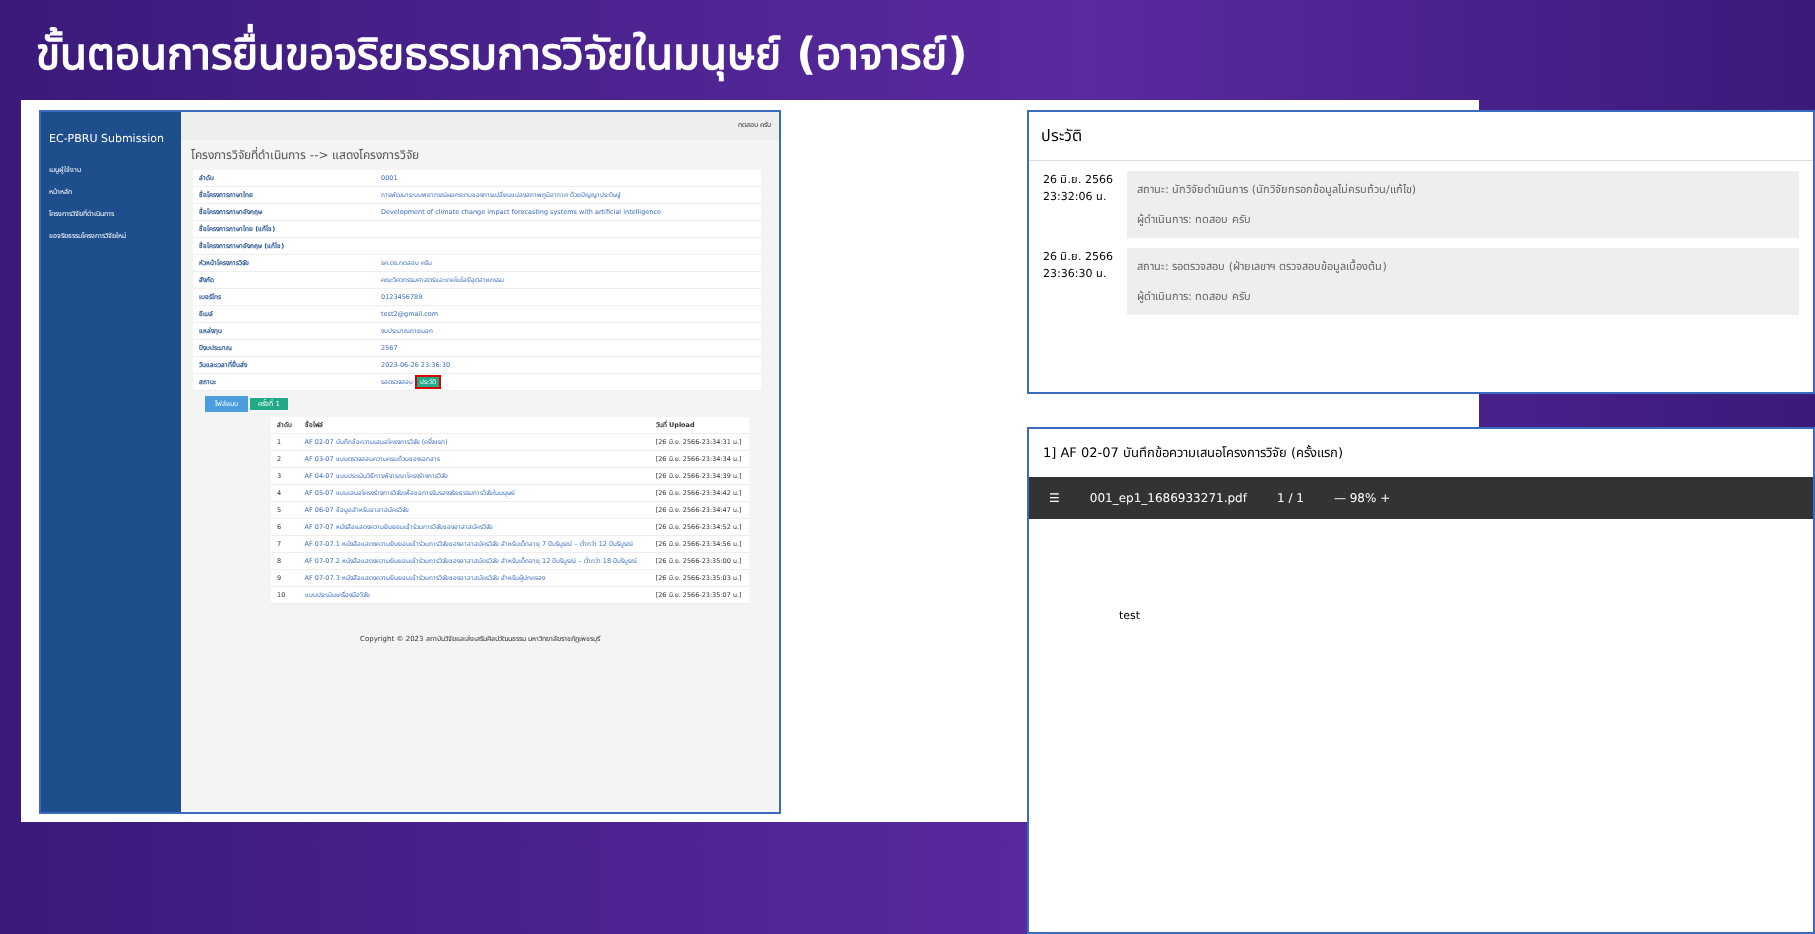ขั้นตอนการยื่นขอจริยธรรมการวิจัยในมนุษย์ (อาจารย์)
EC-PBRU Submission
เมนูผู้ใช้งาน
หน้าหลัก
โครงการวิจัยที่ดำเนินการ
ขอจริยธรรมโครงการวิจัยใหม่
ทดสอบ ครับ
โครงการวิจัยที่ดำเนินการ --> แสดงโครงการวิจัย
| ลำดับ | 0001 |
| ชื่อโครงการภาษาไทย | การพัฒนาระบบพยากรณ์ผลกระทบของการเปลี่ยนแปลงสภาพภูมิอากาศ ด้วยปัญญาประดิษฐ์ |
| ชื่อโครงการภาษาอังกฤษ | Development of climate change impact forecasting systems with artificial intelligence |
| ชื่อโครงการภาษาไทย (แก้ไข) | |
| ชื่อโครงการภาษาอังกฤษ (แก้ไข) | |
| หัวหน้าโครงการวิจัย | รศ.ดร.ทดสอบ ครับ |
| สังกัด | คณะวิศวกรรมศาสตร์และเทคโนโลยีอุตสาหกรรม |
| เบอร์โทร | 0123456789 |
| อีเมล์ | test2@gmail.com |
| แหล่งทุน | งบประมาณภายนอก |
| ปีงบประมาณ | 2567 |
| วันและเวลาที่ยื่นส่ง | 2023-06-26 23:36:30 |
| สถานะ | รอตรวจสอบ ประวัติ |
ไฟล์แนบ ครั้งที่ 1
| ลำดับ | ชื่อไฟล์ | วันที่ Upload |
| --- | --- | --- |
| 1 | AF 02-07 บันทึกข้อความเสนอโครงการวิจัย (ครั้งแรก) | [26 มิ.ย. 2566-23:34:31 น.] |
| 2 | AF 03-07 แบบตรวจสอบความครบถ้วนของเอกสาร | [26 มิ.ย. 2566-23:34:34 น.] |
| 3 | AF 04-07 แบบประเมินวิธีการพิจารณาโครงร่างการวิจัย | [26 มิ.ย. 2566-23:34:39 น.] |
| 4 | AF 05-07 แบบเสนอโครงร่างการวิจัยเพื่อขอการรับรองจริยธรรมการวิจัยในมนุษย์ | [26 มิ.ย. 2566-23:34:42 น.] |
| 5 | AF 06-07 ข้อมูลสำหรับอาสาสมัครวิจัย | [26 มิ.ย. 2566-23:34:47 น.] |
| 6 | AF 07-07 หนังสือแสดงความยินยอมเข้าร่วมการวิจัยของอาสาสมัครวิจัย | [26 มิ.ย. 2566-23:34:52 น.] |
| 7 | AF 07-07.1 หนังสือแสดงความยินยอมเข้าร่วมการวิจัยของอาสาสมัครวิจัย สำหรับเด็กอายุ 7 ปีบริบูรณ์ – ต่ำกว่า 12 ปีบริบูรณ์ | [26 มิ.ย. 2566-23:34:56 น.] |
| 8 | AF 07-07.2 หนังสือแสดงความยินยอมเข้าร่วมการวิจัยของอาสาสมัครวิจัย สำหรับเด็กอายุ 12 ปีบริบูรณ์ – ต่ำกว่า 18 ปีบริบูรณ์ | [26 มิ.ย. 2566-23:35:00 น.] |
| 9 | AF 07-07.3 หนังสือแสดงความยินยอมเข้าร่วมการวิจัยของอาสาสมัครวิจัย สำหรับผู้ปกครอง | [26 มิ.ย. 2566-23:35:03 น.] |
| 10 | แบบประเมินเครื่องมือวิจัย | [26 มิ.ย. 2566-23:35:07 น.] |
Copyright © 2023 สถาบันวิจัยและส่งเสริมศิลปวัฒนธรรม มหาวิทยาลัยราชภัฏเพชรบุรี
ประวัติ
26 มิ.ย. 2566
23:32:06 น.
สถานะ: นักวิจัยดำเนินการ (นักวิจัยกรอกข้อมูลไม่ครบถ้วน/แก้ไข)
ผู้ดำเนินการ: ทดสอบ ครับ
26 มิ.ย. 2566
23:36:30 น.
สถานะ: รอตรวจสอบ (ฝ่ายเลขาฯ ตรวจสอบข้อมูลเบื้องต้น)
ผู้ดำเนินการ: ทดสอบ ครับ
1] AF 02-07 บันทึกข้อความเสนอโครงการวิจัย (ครั้งแรก)
☰ 001_ep1_1686933271.pdf 1 / 1 — 98% +
test